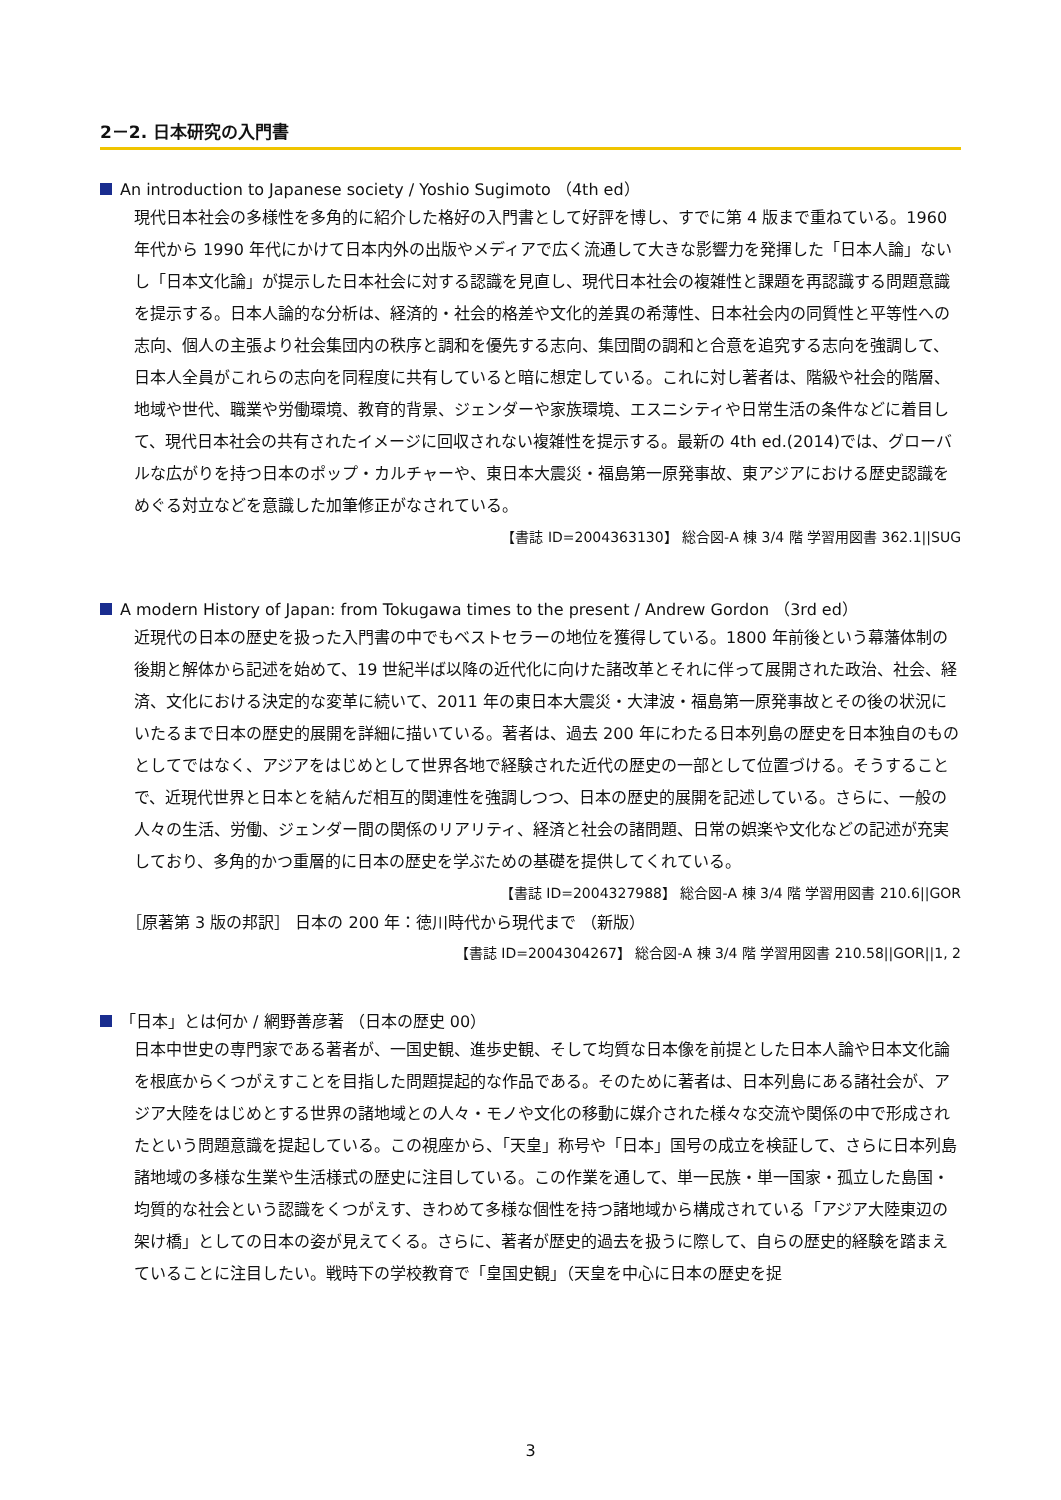2－2. 日本研究の入門書
An introduction to Japanese society / Yoshio Sugimoto （4th ed）
現代日本社会の多様性を多角的に紹介した格好の入門書として好評を博し、すでに第 4 版まで重ねている。1960 年代から 1990 年代にかけて日本内外の出版やメディアで広く流通して大きな影響力を発揮した「日本人論」ないし「日本文化論」が提示した日本社会に対する認識を見直し、現代日本社会の複雑性と課題を再認識する問題意識を提示する。日本人論的な分析は、経済的・社会的格差や文化的差異の希薄性、日本社会内の同質性と平等性への志向、個人の主張より社会集団内の秩序と調和を優先する志向、集団間の調和と合意を追究する志向を強調して、日本人全員がこれらの志向を同程度に共有していると暗に想定している。これに対し著者は、階級や社会的階層、地域や世代、職業や労働環境、教育的背景、ジェンダーや家族環境、エスニシティや日常生活の条件などに着目して、現代日本社会の共有されたイメージに回収されない複雑性を提示する。最新の 4th ed.(2014)では、グローバルな広がりを持つ日本のポップ・カルチャーや、東日本大震災・福島第一原発事故、東アジアにおける歴史認識をめぐる対立などを意識した加筆修正がなされている。
【書誌 ID=2004363130】 総合図-A 棟 3/4 階 学習用図書 362.1||SUG
A modern History of Japan: from Tokugawa times to the present / Andrew Gordon （3rd ed）
近現代の日本の歴史を扱った入門書の中でもベストセラーの地位を獲得している。1800 年前後という幕藩体制の後期と解体から記述を始めて、19 世紀半ば以降の近代化に向けた諸改革とそれに伴って展開された政治、社会、経済、文化における決定的な変革に続いて、2011 年の東日本大震災・大津波・福島第一原発事故とその後の状況にいたるまで日本の歴史的展開を詳細に描いている。著者は、過去 200 年にわたる日本列島の歴史を日本独自のものとしてではなく、アジアをはじめとして世界各地で経験された近代の歴史の一部として位置づける。そうすることで、近現代世界と日本とを結んだ相互的関連性を強調しつつ、日本の歴史的展開を記述している。さらに、一般の人々の生活、労働、ジェンダー間の関係のリアリティ、経済と社会の諸問題、日常の娯楽や文化などの記述が充実しており、多角的かつ重層的に日本の歴史を学ぶための基礎を提供してくれている。
【書誌 ID=2004327988】 総合図-A 棟 3/4 階 学習用図書 210.6||GOR
［原著第 3 版の邦訳］ 日本の 200 年：徳川時代から現代まで （新版）
【書誌 ID=2004304267】 総合図-A 棟 3/4 階 学習用図書 210.58||GOR||1, 2
「日本」とは何か / 網野善彦著 （日本の歴史 00）
日本中世史の専門家である著者が、一国史観、進歩史観、そして均質な日本像を前提とした日本人論や日本文化論を根底からくつがえすことを目指した問題提起的な作品である。そのために著者は、日本列島にある諸社会が、アジア大陸をはじめとする世界の諸地域との人々・モノや文化の移動に媒介された様々な交流や関係の中で形成されたという問題意識を提起している。この視座から、「天皇」称号や「日本」国号の成立を検証して、さらに日本列島諸地域の多様な生業や生活様式の歴史に注目している。この作業を通して、単一民族・単一国家・孤立した島国・均質的な社会という認識をくつがえす、きわめて多様な個性を持つ諸地域から構成されている「アジア大陸東辺の架け橋」としての日本の姿が見えてくる。さらに、著者が歴史的過去を扱うに際して、自らの歴史的経験を踏まえていることに注目したい。戦時下の学校教育で「皇国史観」（天皇を中心に日本の歴史を捉
3